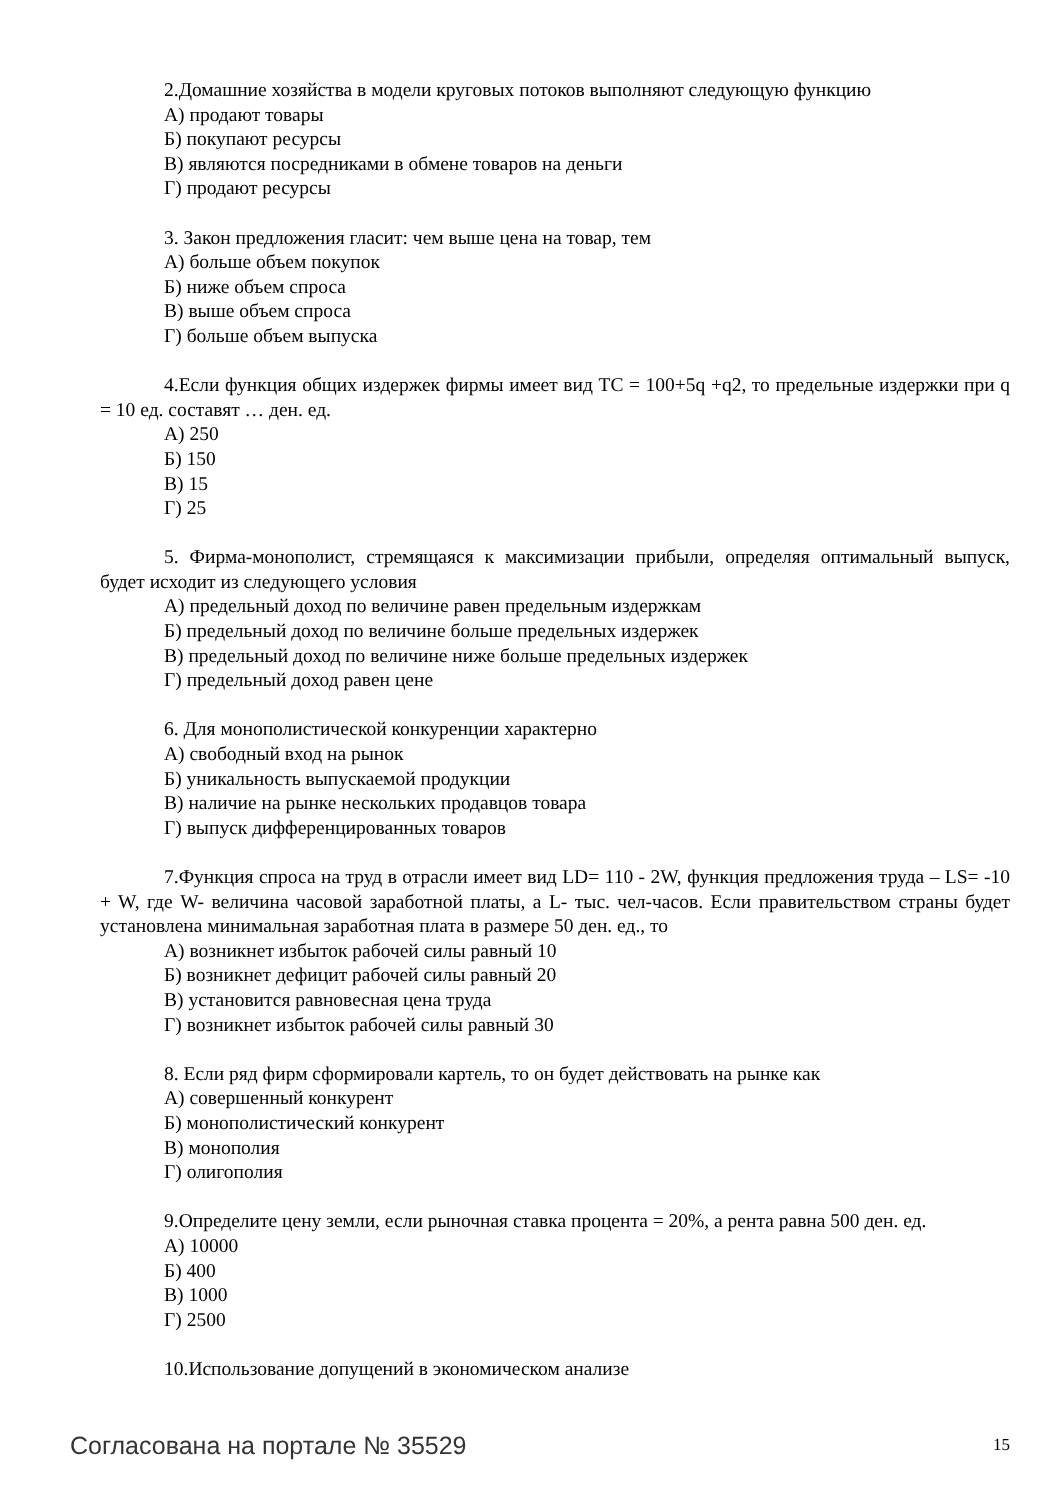2.Домашние хозяйства в модели круговых потоков выполняют следующую функцию
А) продают товары
Б) покупают ресурсы
В) являются посредниками в обмене товаров на деньги
Г) продают ресурсы
3. Закон предложения гласит: чем выше цена на товар, тем
А) больше объем покупок
Б) ниже объем спроса
В) выше объем спроса
Г) больше объем выпуска
4.Если функция общих издержек фирмы имеет вид ТС = 100+5q +q2, то предельные издержки при q = 10 ед. составят … ден. ед.
А) 250
Б) 150
В) 15
Г) 25
5. Фирма-монополист, стремящаяся к максимизации прибыли, определяя оптимальный выпуск, будет исходит из следующего условия
А) предельный доход по величине равен предельным издержкам
Б) предельный доход по величине больше предельных издержек
В) предельный доход по величине ниже больше предельных издержек
Г) предельный доход равен цене
6. Для монополистической конкуренции характерно
А) свободный вход на рынок
Б) уникальность выпускаемой продукции
В) наличие на рынке нескольких продавцов товара
Г) выпуск дифференцированных товаров
7.Функция спроса на труд в отрасли имеет вид LD= 110 - 2W, функция предложения труда – LS= -10 + W, где W- величина часовой заработной платы, а L- тыс. чел-часов. Если правительством страны будет установлена минимальная заработная плата в размере 50 ден. ед., то
А) возникнет избыток рабочей силы равный 10
Б) возникнет дефицит рабочей силы равный 20
В) установится равновесная цена труда
Г) возникнет избыток рабочей силы равный 30
8. Если ряд фирм сформировали картель, то он будет действовать на рынке как
А) совершенный конкурент
Б) монополистический конкурент
В) монополия
Г) олигополия
9.Определите цену земли, если рыночная ставка процента = 20%, а рента равна 500 ден. ед.
А) 10000
Б) 400
В) 1000
Г) 2500
10.Использование допущений в экономическом анализе
Согласована на портале № 35529 15